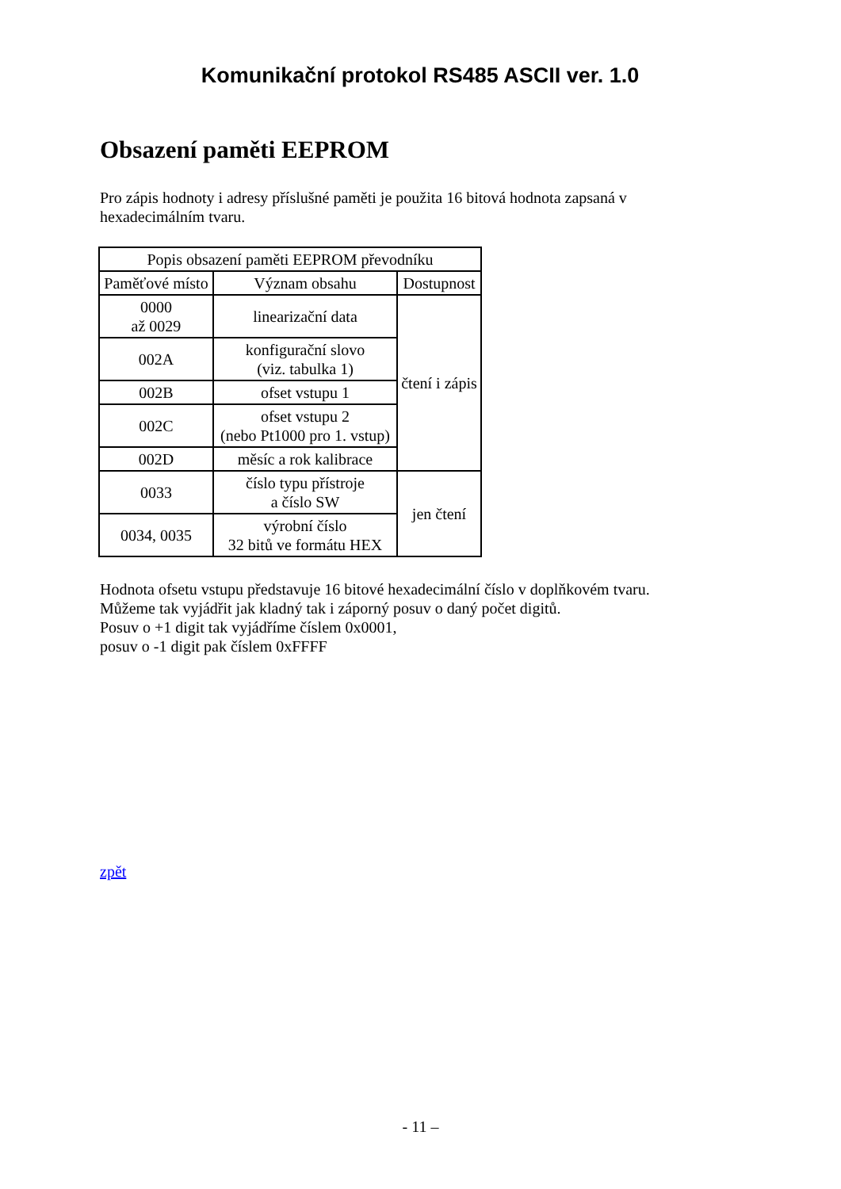Komunikační protokol RS485 ASCII ver. 1.0
Obsazení paměti EEPROM
Pro zápis hodnoty i adresy příslušné paměti je použita 16 bitová hodnota zapsaná v hexadecimálním tvaru.
| Popis obsazení paměti EEPROM převodníku | | |
| --- | --- | --- |
| Paměťové místo | Význam obsahu | Dostupnost |
| 0000 až 0029 | linearizační data | čtení i zápis |
| 002A | konfigurační slovo (viz. tabulka 1) | |
| 002B | ofset vstupu 1 | |
| 002C | ofset vstupu 2 (nebo Pt1000 pro 1. vstup) | |
| 002D | měsíc a rok kalibrace | |
| 0033 | číslo typu přístroje a číslo SW | jen čtení |
| 0034, 0035 | výrobní číslo 32 bitů ve formátu HEX | |
Hodnota ofsetu vstupu představuje 16 bitové hexadecimální číslo v doplňkovém tvaru.
Můžeme tak vyjádřit jak kladný tak i záporný posuv o daný počet digitů.
Posuv o +1 digit tak vyjádříme číslem 0x0001,
posuv o -1 digit pak číslem 0xFFFF
zpět
- 11 –